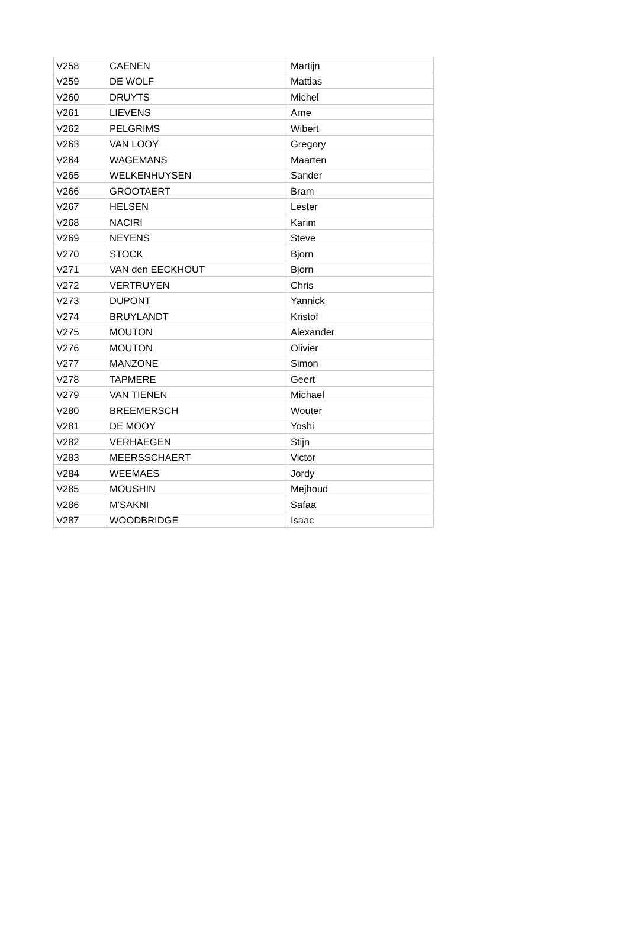| V258 | CAENEN | Martijn |
| V259 | DE WOLF | Mattias |
| V260 | DRUYTS | Michel |
| V261 | LIEVENS | Arne |
| V262 | PELGRIMS | Wibert |
| V263 | VAN LOOY | Gregory |
| V264 | WAGEMANS | Maarten |
| V265 | WELKENHUYSEN | Sander |
| V266 | GROOTAERT | Bram |
| V267 | HELSEN | Lester |
| V268 | NACIRI | Karim |
| V269 | NEYENS | Steve |
| V270 | STOCK | Bjorn |
| V271 | VAN den EECKHOUT | Bjorn |
| V272 | VERTRUYEN | Chris |
| V273 | DUPONT | Yannick |
| V274 | BRUYLANDT | Kristof |
| V275 | MOUTON | Alexander |
| V276 | MOUTON | Olivier |
| V277 | MANZONE | Simon |
| V278 | TAPMERE | Geert |
| V279 | VAN TIENEN | Michael |
| V280 | BREEMERSCH | Wouter |
| V281 | DE MOOY | Yoshi |
| V282 | VERHAEGEN | Stijn |
| V283 | MEERSSCHAERT | Victor |
| V284 | WEEMAES | Jordy |
| V285 | MOUSHIN | Mejhoud |
| V286 | M'SAKNI | Safaa |
| V287 | WOODBRIDGE | Isaac |